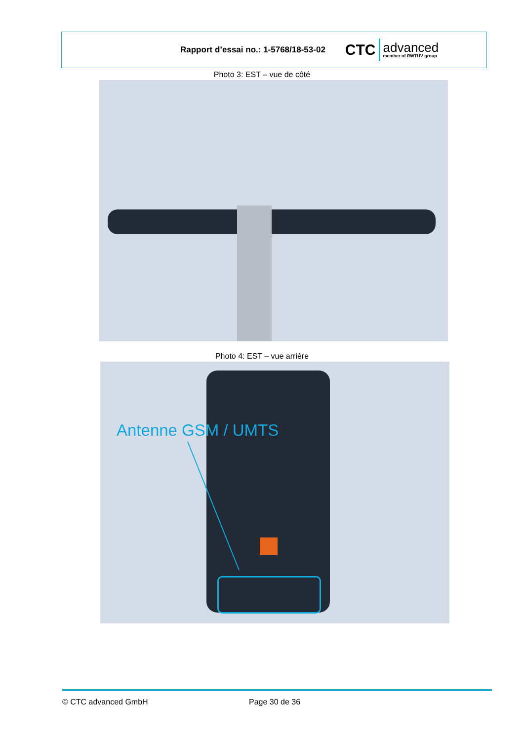Rapport d’essai no.: 1-5768/18-53-02
CTC advanced
member of RWTÜV group
Photo 3: EST – vue de côté
Photo 4: EST – vue arrière
Antenne GSM / UMTS
© CTC advanced GmbH Page 30 de 36